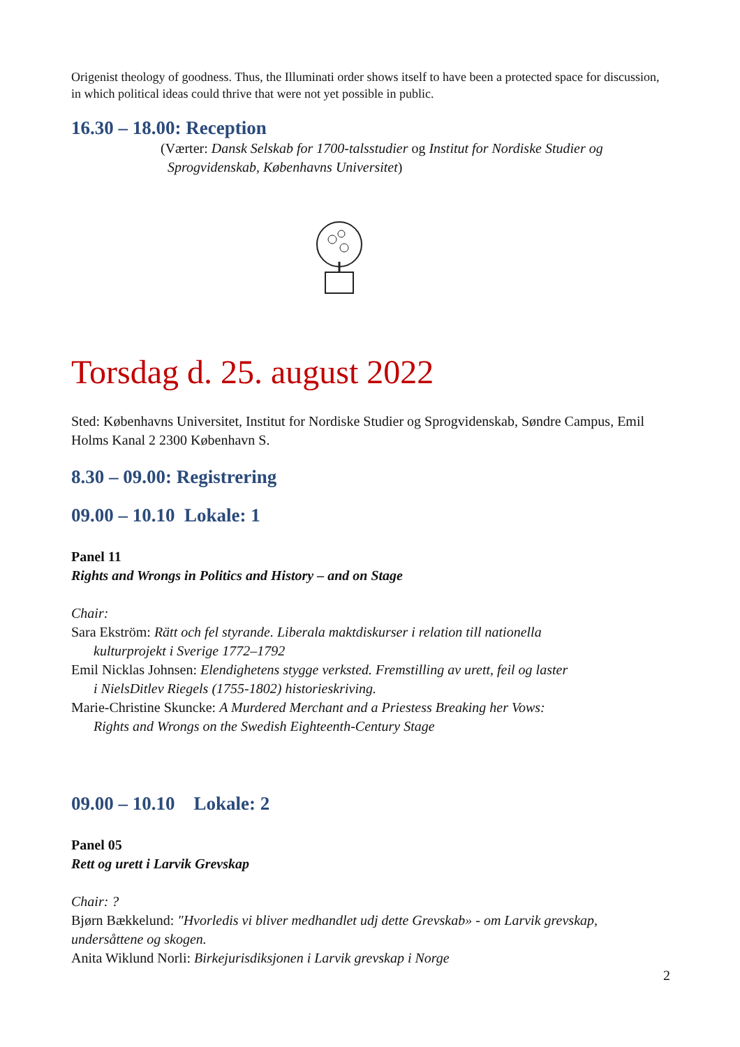Origenist theology of goodness. Thus, the Illuminati order shows itself to have been a protected space for discussion, in which political ideas could thrive that were not yet possible in public.
16.30 – 18.00: Reception
(Værter: Dansk Selskab for 1700-talsstudier og Institut for Nordiske Studier og
Sprogvidenskab, Københavns Universitet)
Torsdag d. 25. august 2022
Sted: Københavns Universitet, Institut for Nordiske Studier og Sprogvidenskab, Søndre Campus, Emil Holms Kanal 2 2300 København S.
8.30 – 09.00: Registrering
09.00 – 10.10 Lokale: 1
Panel 11
Rights and Wrongs in Politics and History – and on Stage
Chair:
Sara Ekström: Rätt och fel styrande. Liberala maktdiskurser i relation till nationella
kulturprojekt i Sverige 1772–1792
Emil Nicklas Johnsen: Elendighetens stygge verksted. Fremstilling av urett, feil og laster
i NielsDitlev Riegels (1755-1802) historieskriving.
Marie-Christine Skuncke: A Murdered Merchant and a Priestess Breaking her Vows:
Rights and Wrongs on the Swedish Eighteenth-Century Stage
09.00 – 10.10 Lokale: 2
Panel 05
Rett og urett i Larvik Grevskap
Chair: ?
Bjørn Bækkelund: "Hvorledis vi bliver medhandlet udj dette Grevskab» - om Larvik grevskap, undersåttene og skogen.
Anita Wiklund Norli: Birkejurisdiksjonen i Larvik grevskap i Norge
2